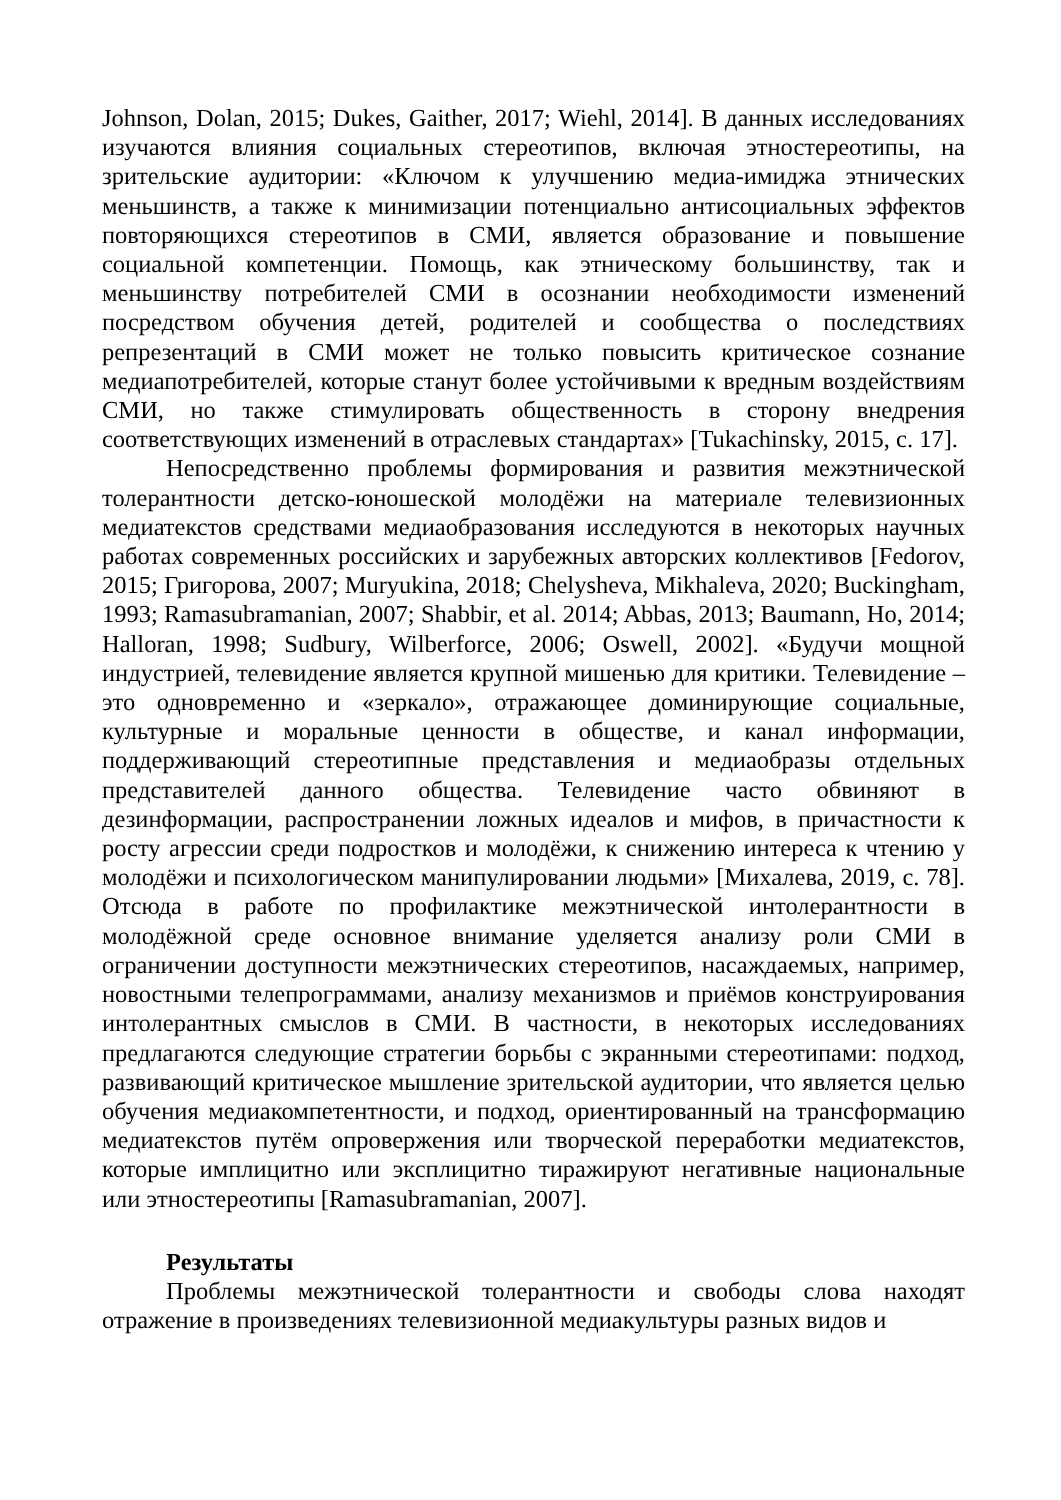Johnson, Dolan, 2015; Dukes, Gaither, 2017; Wiehl, 2014]. В данных исследованиях изучаются влияния социальных стереотипов, включая этностереотипы, на зрительские аудитории: «Ключом к улучшению медиа-имиджа этнических меньшинств, а также к минимизации потенциально антисоциальных эффектов повторяющихся стереотипов в СМИ, является образование и повышение социальной компетенции. Помощь, как этническому большинству, так и меньшинству потребителей СМИ в осознании необходимости изменений посредством обучения детей, родителей и сообщества о последствиях репрезентаций в СМИ может не только повысить критическое сознание медиапотребителей, которые станут более устойчивыми к вредным воздействиям СМИ, но также стимулировать общественность в сторону внедрения соответствующих изменений в отраслевых стандартах» [Tukachinsky, 2015, c. 17].
Непосредственно проблемы формирования и развития межэтнической толерантности детско-юношеской молодёжи на материале телевизионных медиатекстов средствами медиаобразования исследуются в некоторых научных работах современных российских и зарубежных авторских коллективов [Fedorov, 2015; Григорова, 2007; Muryukina, 2018; Chelysheva, Mikhaleva, 2020; Buckingham, 1993; Ramasubramanian, 2007; Shabbir, et al. 2014; Abbas, 2013; Baumann, Ho, 2014; Halloran, 1998; Sudbury, Wilberforce, 2006; Oswell, 2002]. «Будучи мощной индустрией, телевидение является крупной мишенью для критики. Телевидение – это одновременно и «зеркало», отражающее доминирующие социальные, культурные и моральные ценности в обществе, и канал информации, поддерживающий стереотипные представления и медиаобразы отдельных представителей данного общества. Телевидение часто обвиняют в дезинформации, распространении ложных идеалов и мифов, в причастности к росту агрессии среди подростков и молодёжи, к снижению интереса к чтению у молодёжи и психологическом манипулировании людьми» [Михалева, 2019, с. 78]. Отсюда в работе по профилактике межэтнической интолерантности в молодёжной среде основное внимание уделяется анализу роли СМИ в ограничении доступности межэтнических стереотипов, насаждаемых, например, новостными телепрограммами, анализу механизмов и приёмов конструирования интолерантных смыслов в СМИ. В частности, в некоторых исследованиях предлагаются следующие стратегии борьбы с экранными стереотипами: подход, развивающий критическое мышление зрительской аудитории, что является целью обучения медиакомпетентности, и подход, ориентированный на трансформацию медиатекстов путём опровержения или творческой переработки медиатекстов, которые имплицитно или эксплицитно тиражируют негативные национальные или этностереотипы [Ramasubramanian, 2007].
Результаты
Проблемы межэтнической толерантности и свободы слова находят отражение в произведениях телевизионной медиакультуры разных видов и